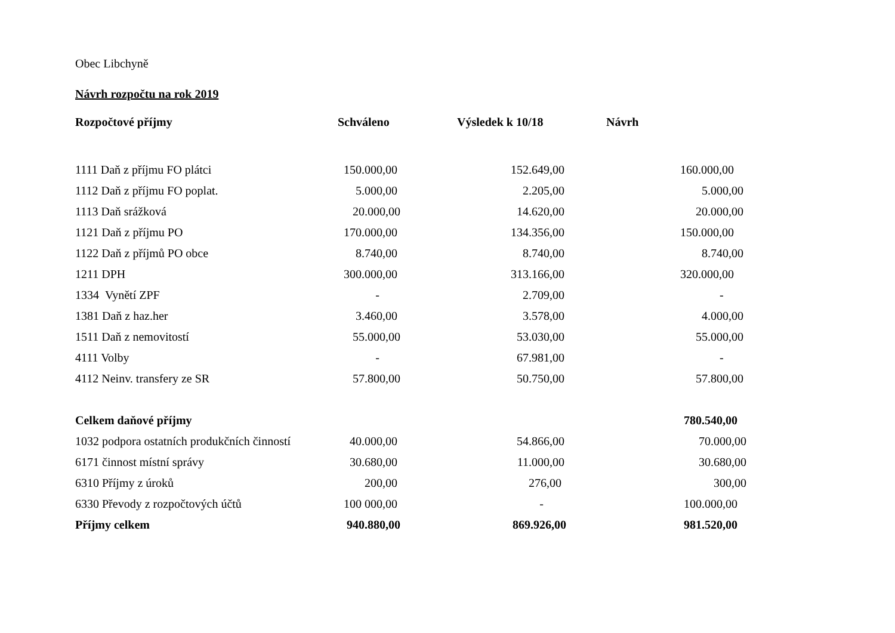Obec Libchyně
Návrh rozpočtu na rok 2019
| Rozpočtové příjmy | Schváleno | Výsledek k 10/18 | Návrh |
| --- | --- | --- | --- |
| 1111 Daň z příjmu FO plátci | 150.000,00 | 152.649,00 | 160.000,00 |
| 1112 Daň z příjmu FO poplat. | 5.000,00 | 2.205,00 | 5.000,00 |
| 1113 Daň srážková | 20.000,00 | 14.620,00 | 20.000,00 |
| 1121 Daň z příjmu PO | 170.000,00 | 134.356,00 | 150.000,00 |
| 1122 Daň z příjmů PO obce | 8.740,00 | 8.740,00 | 8.740,00 |
| 1211 DPH | 300.000,00 | 313.166,00 | 320.000,00 |
| 1334 Vynětí ZPF | - | 2.709,00 | - |
| 1381 Daň z haz.her | 3.460,00 | 3.578,00 | 4.000,00 |
| 1511 Daň z nemovitostí | 55.000,00 | 53.030,00 | 55.000,00 |
| 4111 Volby | - | 67.981,00 | - |
| 4112 Neinv. transfery ze SR | 57.800,00 | 50.750,00 | 57.800,00 |
| Celkem daňové příjmy | | | 780.540,00 |
| 1032 podpora ostatních produkčních činností | 40.000,00 | 54.866,00 | 70.000,00 |
| 6171 činnost místní správy | 30.680,00 | 11.000,00 | 30.680,00 |
| 6310 Příjmy z úroků | 200,00 | 276,00 | 300,00 |
| 6330 Převody z rozpočtových účtů | 100 000,00 | - | 100.000,00 |
| Příjmy celkem | 940.880,00 | 869.926,00 | 981.520,00 |